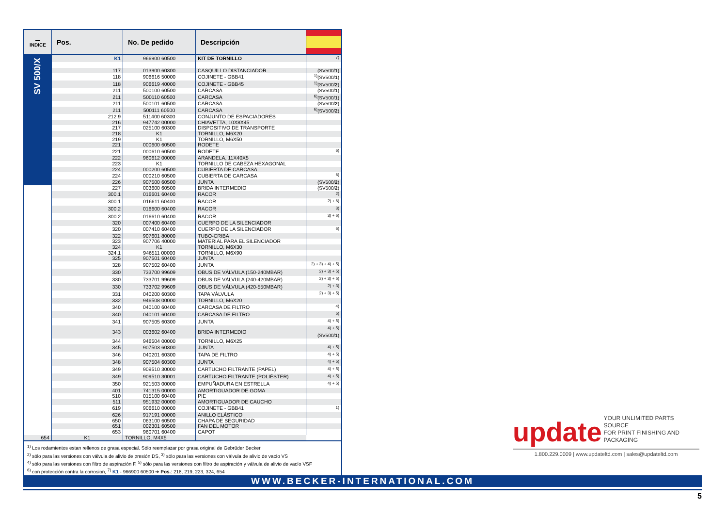| ▬ INDICE | Pos. | No. De pedido | Descripción | |
| --- | --- | --- | --- | --- |
| SV 500/X | K1 | 966900 60500 | KIT DE TORNILLO | <sup>7)</sup> |
| | 117 | 013900 60300 | CASQUILLO DISTANCIADOR | (SV500/ 1 ) |
| | 118 | 906616 50000 | COJINETE - GBB41 | <sup>1)</sup> (SV500/ 1 ) |
| | 118 | 906619 40000 | COJINETE - GBB45 | <sup>1)</sup> (SV500/ 2 ) |
| | 211 | 500100 60500 | CARCASA | (SV500/ 1 ) |
| | 211 | 500110 60500 | CARCASA | <sup>6)</sup> (SV500/ 1 ) |
| | 211 | 500101 60500 | CARCASA | (SV500/ 2 ) |
| | 211 | 500111 60500 | CARCASA | <sup>6)</sup> (SV500/ 2 ) |
| | 212.9 | 511400 60300 | CONJUNTO DE ESPACIADORES | |
| | 216 | 947742 00000 | CHIAVETTA, 10X8X45 | |
| | 217 | 025100 60300 | DISPOSITIVO DE TRANSPORTE | |
| | 218 | K1 | TORNILLO, M6X20 | |
| | 219 | K1 | TORNILLO, M6X50 | |
| | 221 | 000600 60500 | RODETE | |
| | 221 | 000610 60500 | RODETE | <sup>6)</sup> |
| | 222 | 960612 00000 | ARANDELA, 11X40X5 | |
| | 223 | K1 | TORNILLO DE CABEZA HEXAGONAL | |
| | 224 | 000200 60500 | CUBIERTA DE CARCASA | |
| | 224 | 000210 60500 | CUBIERTA DE CARCASA | <sup>6)</sup> |
| | 226 | 907500 60500 | JUNTA | (SV500/ 2 ) |
| | 227 | 003600 60500 | BRIDA INTERMEDIO | (SV500/ 2 ) |
| | 300.1 | 016601 60400 | RACOR | <sup>2)</sup> |
| | 300.1 | 016611 60400 | RACOR | <sup>2) + 6)</sup> |
| | 300.2 | 016600 60400 | RACOR | <sup>3)</sup> |
| | 300.2 | 016610 60400 | RACOR | <sup>3) + 6)</sup> |
| | 320 | 007400 60400 | CUERPO DE LA SILENCIADOR | |
| | 320 | 007410 60400 | CUERPO DE LA SILENCIADOR | <sup>6)</sup> |
| | 322 | 907601 80000 | TUBO-CRIBA | |
| | 323 | 907706 40000 | MATERIAL PARA EL SILENCIADOR | |
| | 324 | K1 | TORNILLO, M6X30 | |
| | 324.1 | 946511 00000 | TORNILLO, M6X90 | |
| | 325 | 907501 60400 | JUNTA | |
| | 328 | 907502 60400 | JUNTA | <sup>2) + 3) + 4) + 5)</sup> |
| | 330 | 733700 99609 | OBUS DE VÁLVULA (150-240MBAR) | <sup>2) + 3) + 5)</sup> |
| | 330 | 733701 99609 | OBUS DE VÁLVULA (240-420MBAR) | <sup>2) + 3) + 5)</sup> |
| | 330 | 733702 99609 | OBUS DE VÁLVULA (420-550MBAR) | <sup>2) + 3)</sup> |
| | 331 | 040200 60300 | TAPA VÁLVULA | <sup>2) + 3) + 5)</sup> |
| | 332 | 946508 00000 | TORNILLO, M6X20 | |
| | 340 | 040100 60400 | CARCASA DE FILTRO | <sup>4)</sup> |
| | 340 | 040101 60400 | CARCASA DE FILTRO | <sup>5)</sup> |
| | 341 | 907505 60300 | JUNTA | <sup>4) + 5)</sup> |
| | 343 | 003602 60400 | BRIDA INTERMEDIO | <sup>4) + 5)</sup>(SV500/ 1 ) |
| | 344 | 946504 00000 | TORNILLO, M6X25 | |
| | 345 | 907503 60300 | JUNTA | <sup>4) + 5)</sup> |
| | 346 | 040201 60300 | TAPA DE FILTRO | <sup>4) + 5)</sup> |
| | 348 | 907504 60300 | JUNTA | <sup>4) + 5)</sup> |
| | 349 | 909510 30000 | CARTUCHO FILTRANTE (PAPEL) | <sup>4) + 5)</sup> |
| | 349 | 909510 30001 | CARTUCHO FILTRANTE (POLIÉSTER) | <sup>4) + 5)</sup> |
| | 350 | 921503 00000 | EMPUÑADURA EN ESTRELLA | <sup>4) + 5)</sup> |
| | 401 | 741315 00000 | AMORTIGUADOR DE GOMA | |
| | 510 | 015100 60400 | PIE | |
| | 511 | 951932 00000 | AMORTIGUADOR DE CAUCHO | |
| | 619 | 906610 00000 | COJINETE - GBB41 | <sup>1)</sup> |
| | 626 | 917191 00000 | ANILLO ELÁSTICO | |
| | 650 | 063100 60500 | CHAPA DE SEGURIDAD | |
| | 651 | 002301 60500 | FAN DEL MOTOR | |
| | 653 | 960701 60400 | CAPOT | |
| 654 | K1 | TORNILLO, M4X5 | | |
<sup>1)</sup> Los rodamientos estan rellenos de grasa especial. Sólo reemplazar por grasa original de Gebrüder Becker
<sup>2)</sup> sólo para las versiones con válvula de alivio de presión DS, <sup>3)</sup> sólo para las versiones con válvula de alivio de vacío VS
<sup>4)</sup> sólo para las versiones con filtro de aspiración F, <sup>5)</sup> sólo para las versiones con filtro de aspiración y válvula de alivio de vacío VSF
<sup>6)</sup> con protección contra la corrosion, <sup>7)</sup> K1 - 966900 60500 ➔ Pos.: 218, 219, 223, 324, 654
update YOUR UNLIMITED PARTS SOURCE
FOR PRINT FINISHING AND PACKAGING
1.800.229.0009 | www.updateltd.com | sales@updateltd.com
WWW.BECKER-INTERNATIONAL.COM
5